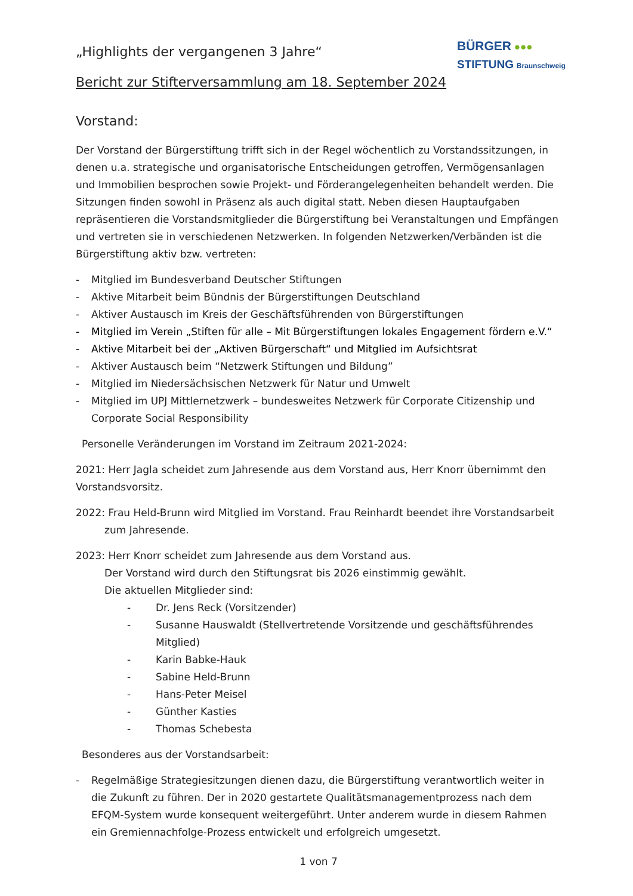„Highlights der vergangenen 3 Jahre“
Bericht zur Stifterversammlung am 18. September 2024
BÜRGER ●●●
STIFTUNG Braunschweig
Vorstand:
Der Vorstand der Bürgerstiftung trifft sich in der Regel wöchentlich zu Vorstandssitzungen, in denen u.a. strategische und organisatorische Entscheidungen getroffen, Vermögensanlagen und Immobilien besprochen sowie Projekt- und Förderangelegenheiten behandelt werden. Die Sitzungen finden sowohl in Präsenz als auch digital statt. Neben diesen Hauptaufgaben repräsentieren die Vorstandsmitglieder die Bürgerstiftung bei Veranstaltungen und Empfängen und vertreten sie in verschiedenen Netzwerken. In folgenden Netzwerken/Verbänden ist die Bürgerstiftung aktiv bzw. vertreten:
- Mitglied im Bundesverband Deutscher Stiftungen
- Aktive Mitarbeit beim Bündnis der Bürgerstiftungen Deutschland
- Aktiver Austausch im Kreis der Geschäftsführenden von Bürgerstiftungen
- Mitglied im Verein „Stiften für alle – Mit Bürgerstiftungen lokales Engagement fördern e.V.“
- Aktive Mitarbeit bei der „Aktiven Bürgerschaft“ und Mitglied im Aufsichtsrat
- Aktiver Austausch beim “Netzwerk Stiftungen und Bildung”
- Mitglied im Niedersächsischen Netzwerk für Natur und Umwelt
- Mitglied im UPJ Mittlernetzwerk – bundesweites Netzwerk für Corporate Citizenship und Corporate Social Responsibility
Personelle Veränderungen im Vorstand im Zeitraum 2021-2024:
2021: Herr Jagla scheidet zum Jahresende aus dem Vorstand aus, Herr Knorr übernimmt den Vorstandsvorsitz.
2022: Frau Held-Brunn wird Mitglied im Vorstand. Frau Reinhardt beendet ihre Vorstandsarbeit
zum Jahresende.
2023: Herr Knorr scheidet zum Jahresende aus dem Vorstand aus.
Der Vorstand wird durch den Stiftungsrat bis 2026 einstimmig gewählt.
Die aktuellen Mitglieder sind:
- Dr. Jens Reck (Vorsitzender)
- Susanne Hauswaldt (Stellvertretende Vorsitzende und geschäftsführendes Mitglied)
- Karin Babke-Hauk
- Sabine Held-Brunn
- Hans-Peter Meisel
- Günther Kasties
- Thomas Schebesta
Besonderes aus der Vorstandsarbeit:
- Regelmäßige Strategiesitzungen dienen dazu, die Bürgerstiftung verantwortlich weiter in die Zukunft zu führen. Der in 2020 gestartete Qualitätsmanagementprozess nach dem EFQM-System wurde konsequent weitergeführt. Unter anderem wurde in diesem Rahmen ein Gremiennachfolge-Prozess entwickelt und erfolgreich umgesetzt.
1 von 7